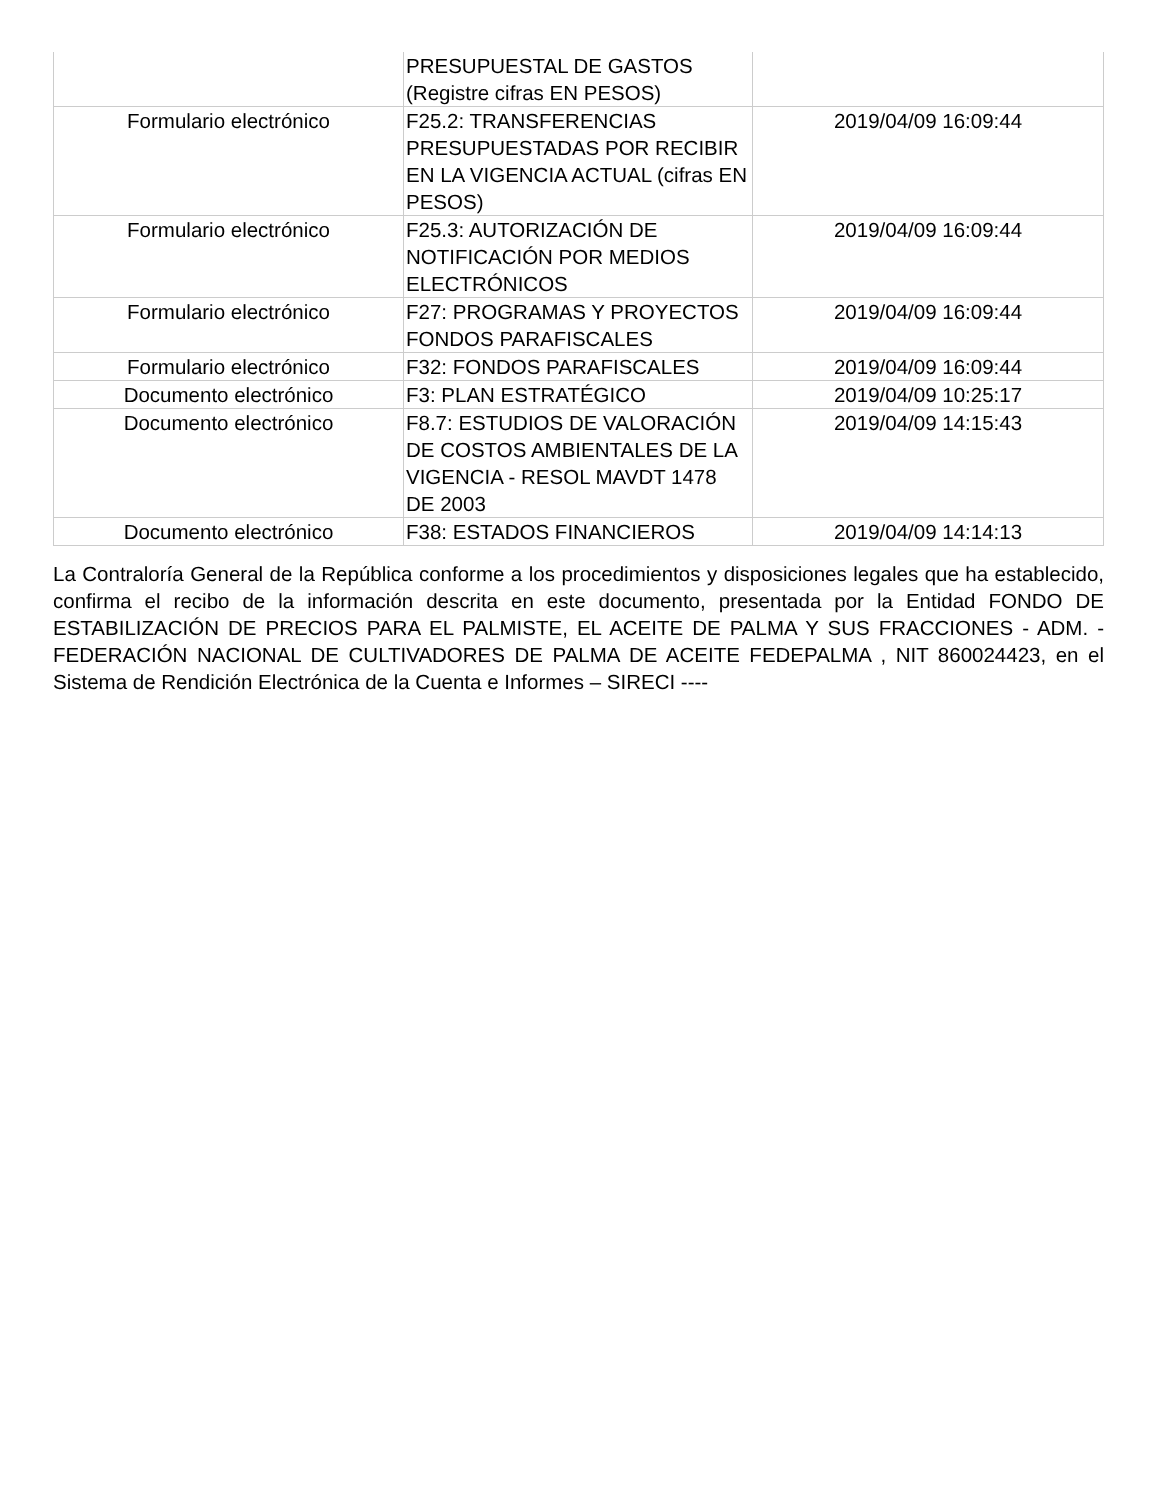| | PRESUPUESTAL DE GASTOS (Registre cifras EN PESOS) | |
| Formulario electrónico | F25.2: TRANSFERENCIAS PRESUPUESTADAS POR RECIBIR EN LA VIGENCIA ACTUAL (cifras EN PESOS) | 2019/04/09 16:09:44 |
| Formulario electrónico | F25.3: AUTORIZACIÓN DE NOTIFICACIÓN POR MEDIOS ELECTRÓNICOS | 2019/04/09 16:09:44 |
| Formulario electrónico | F27: PROGRAMAS Y PROYECTOS FONDOS PARAFISCALES | 2019/04/09 16:09:44 |
| Formulario electrónico | F32: FONDOS PARAFISCALES | 2019/04/09 16:09:44 |
| Documento electrónico | F3: PLAN ESTRATÉGICO | 2019/04/09 10:25:17 |
| Documento electrónico | F8.7: ESTUDIOS DE VALORACIÓN DE COSTOS AMBIENTALES DE LA VIGENCIA - RESOL MAVDT 1478 DE 2003 | 2019/04/09 14:15:43 |
| Documento electrónico | F38: ESTADOS FINANCIEROS | 2019/04/09 14:14:13 |
La Contraloría General de la República conforme a los procedimientos y disposiciones legales que ha establecido, confirma el recibo de la información descrita en este documento, presentada por la Entidad FONDO DE ESTABILIZACIÓN DE PRECIOS PARA EL PALMISTE, EL ACEITE DE PALMA Y SUS FRACCIONES - ADM. - FEDERACIÓN NACIONAL DE CULTIVADORES DE PALMA DE ACEITE FEDEPALMA , NIT 860024423, en el Sistema de Rendición Electrónica de la Cuenta e Informes – SIRECI ----